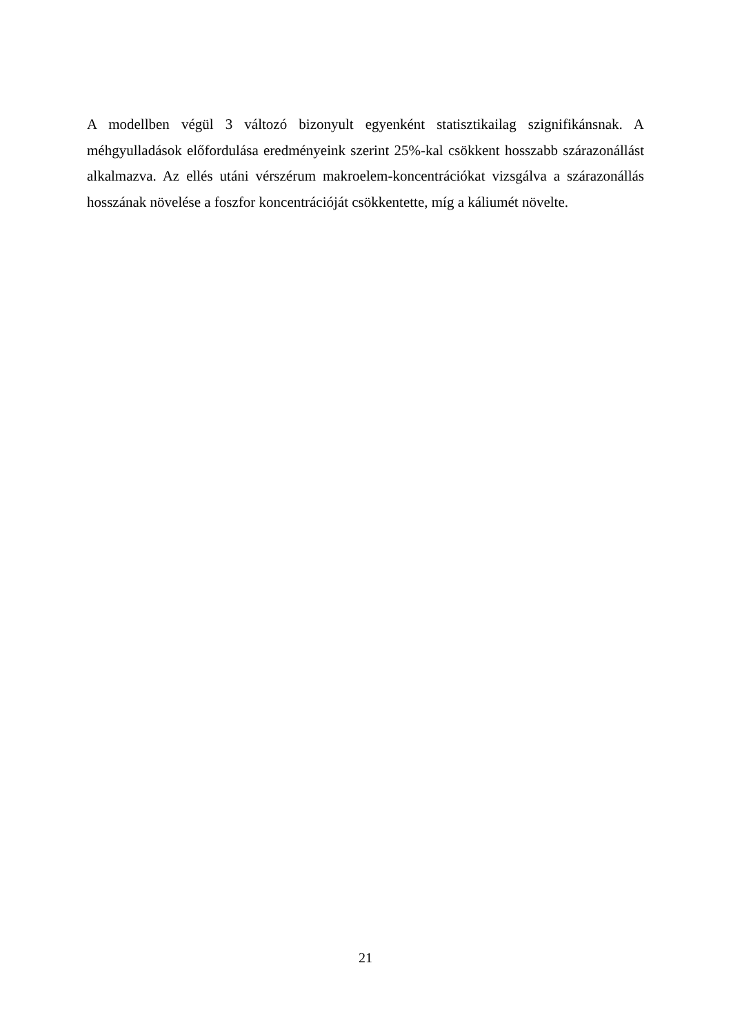A modellben végül 3 változó bizonyult egyenként statisztikailag szignifikánsnak. A méhgyulladások előfordulása eredményeink szerint 25%-kal csökkent hosszabb szárazonállást alkalmazva. Az ellés utáni vérszérum makroelem-koncentrációkat vizsgálva a szárazonállás hosszának növelése a foszfor koncentrációját csökkentette, míg a káliumét növelte.
21